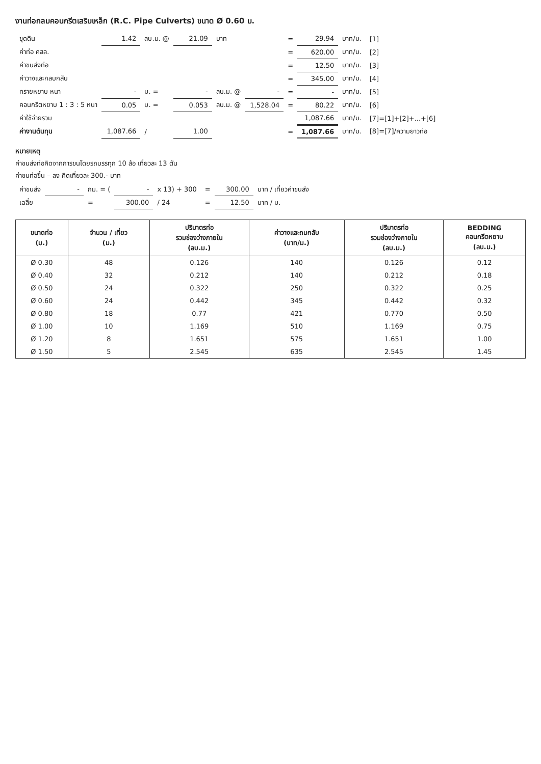งานท่อกลมคอนกรีตเสริมเหล็ก (R.C. Pipe Culverts) ขนาด Ø 0.60 ม.
| ขุดดิน | 1.42 | ลบ.ม. @ | 21.09 | บาท | | = | 29.94 | บาท/ม. | [1] |
| ค่าท่อ คสล. | | | | | | = | 620.00 | บาท/ม. | [2] |
| ค่าขนส่งท่อ | | | | | | = | 12.50 | บาท/ม. | [3] |
| ค่าวางและกลบกลับ | | | | | | = | 345.00 | บาท/ม. | [4] |
| ทรายหยาบ หนา | - | ม. = | - | ลบ.ม. @ | - | = | - | บาท/ม. | [5] |
| คอนกรีตหยาบ 1 : 3 : 5 หนา | 0.05 | ม. = | 0.053 | ลบ.ม. @ | 1,528.04 | = | 80.22 | บาท/ม. | [6] |
| ค่าใช้จ่ายรวม | | | | | | | 1,087.66 | บาท/ม. | [7]=[1]+[2]+...+[6] |
| ค่างานต้นทุน | 1,087.66 | / | 1.00 | | | = | 1,087.66 | บาท/ม. | [8]=[7]/ความยาวท่อ |
หมายเหตุ
ค่าขนส่งท่อคิดจากการขนโดยรถบรรทุก 10 ล้อ เที่ยวละ 13 ตัน
ค่าขนท่อขึ้น – ลง คิดเที่ยวละ 300.- บาท
| ค่าขนส่ง | - | กม. = ( | - | x 13) + 300 | = | 300.00 | บาท / เที่ยวค่าขนส่ง |
| เฉลี่ย | | = | 300.00 | / 24 | = | 12.50 | บาท / ม. |
| ขนาดท่อ (ม.) | จำนวน / เที่ยว (ม.) | ปริมาตรท่อ รวมช่องว่างภายใน (ลบ.ม.) | ค่าวางและถมกลับ (บาท/ม.) | ปริมาตรท่อ รวมช่องว่างภายใน (ลบ.ม.) | BEDDING คอนกรีตหยาบ (ลบ.ม.) |
| --- | --- | --- | --- | --- | --- |
| Ø 0.30 | 48 | 0.126 | 140 | 0.126 | 0.12 |
| Ø 0.40 | 32 | 0.212 | 140 | 0.212 | 0.18 |
| Ø 0.50 | 24 | 0.322 | 250 | 0.322 | 0.25 |
| Ø 0.60 | 24 | 0.442 | 345 | 0.442 | 0.32 |
| Ø 0.80 | 18 | 0.77 | 421 | 0.770 | 0.50 |
| Ø 1.00 | 10 | 1.169 | 510 | 1.169 | 0.75 |
| Ø 1.20 | 8 | 1.651 | 575 | 1.651 | 1.00 |
| Ø 1.50 | 5 | 2.545 | 635 | 2.545 | 1.45 |